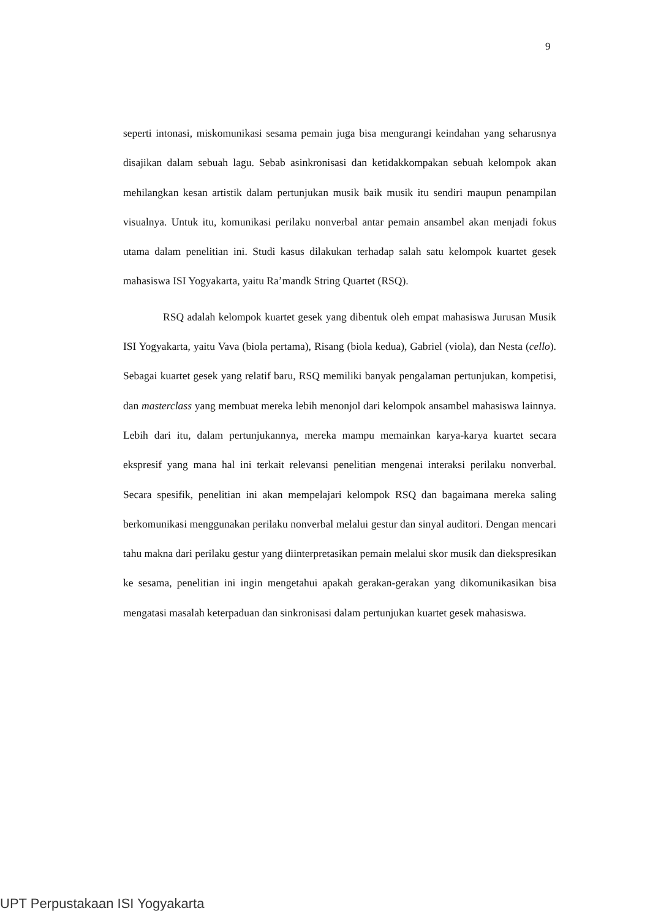9
seperti intonasi, miskomunikasi sesama pemain juga bisa mengurangi keindahan yang seharusnya disajikan dalam sebuah lagu. Sebab asinkronisasi dan ketidakkompakan sebuah kelompok akan mehilangkan kesan artistik dalam pertunjukan musik baik musik itu sendiri maupun penampilan visualnya. Untuk itu, komunikasi perilaku nonverbal antar pemain ansambel akan menjadi fokus utama dalam penelitian ini. Studi kasus dilakukan terhadap salah satu kelompok kuartet gesek mahasiswa ISI Yogyakarta, yaitu Ra’mandk String Quartet (RSQ).
RSQ adalah kelompok kuartet gesek yang dibentuk oleh empat mahasiswa Jurusan Musik ISI Yogyakarta, yaitu Vava (biola pertama), Risang (biola kedua), Gabriel (viola), dan Nesta (cello). Sebagai kuartet gesek yang relatif baru, RSQ memiliki banyak pengalaman pertunjukan, kompetisi, dan masterclass yang membuat mereka lebih menonjol dari kelompok ansambel mahasiswa lainnya. Lebih dari itu, dalam pertunjukannya, mereka mampu memainkan karya-karya kuartet secara ekspresif yang mana hal ini terkait relevansi penelitian mengenai interaksi perilaku nonverbal. Secara spesifik, penelitian ini akan mempelajari kelompok RSQ dan bagaimana mereka saling berkomunikasi menggunakan perilaku nonverbal melalui gestur dan sinyal auditori. Dengan mencari tahu makna dari perilaku gestur yang diinterpretasikan pemain melalui skor musik dan diekspresikan ke sesama, penelitian ini ingin mengetahui apakah gerakan-gerakan yang dikomunikasikan bisa mengatasi masalah keterpaduan dan sinkronisasi dalam pertunjukan kuartet gesek mahasiswa.
UPT Perpustakaan ISI Yogyakarta